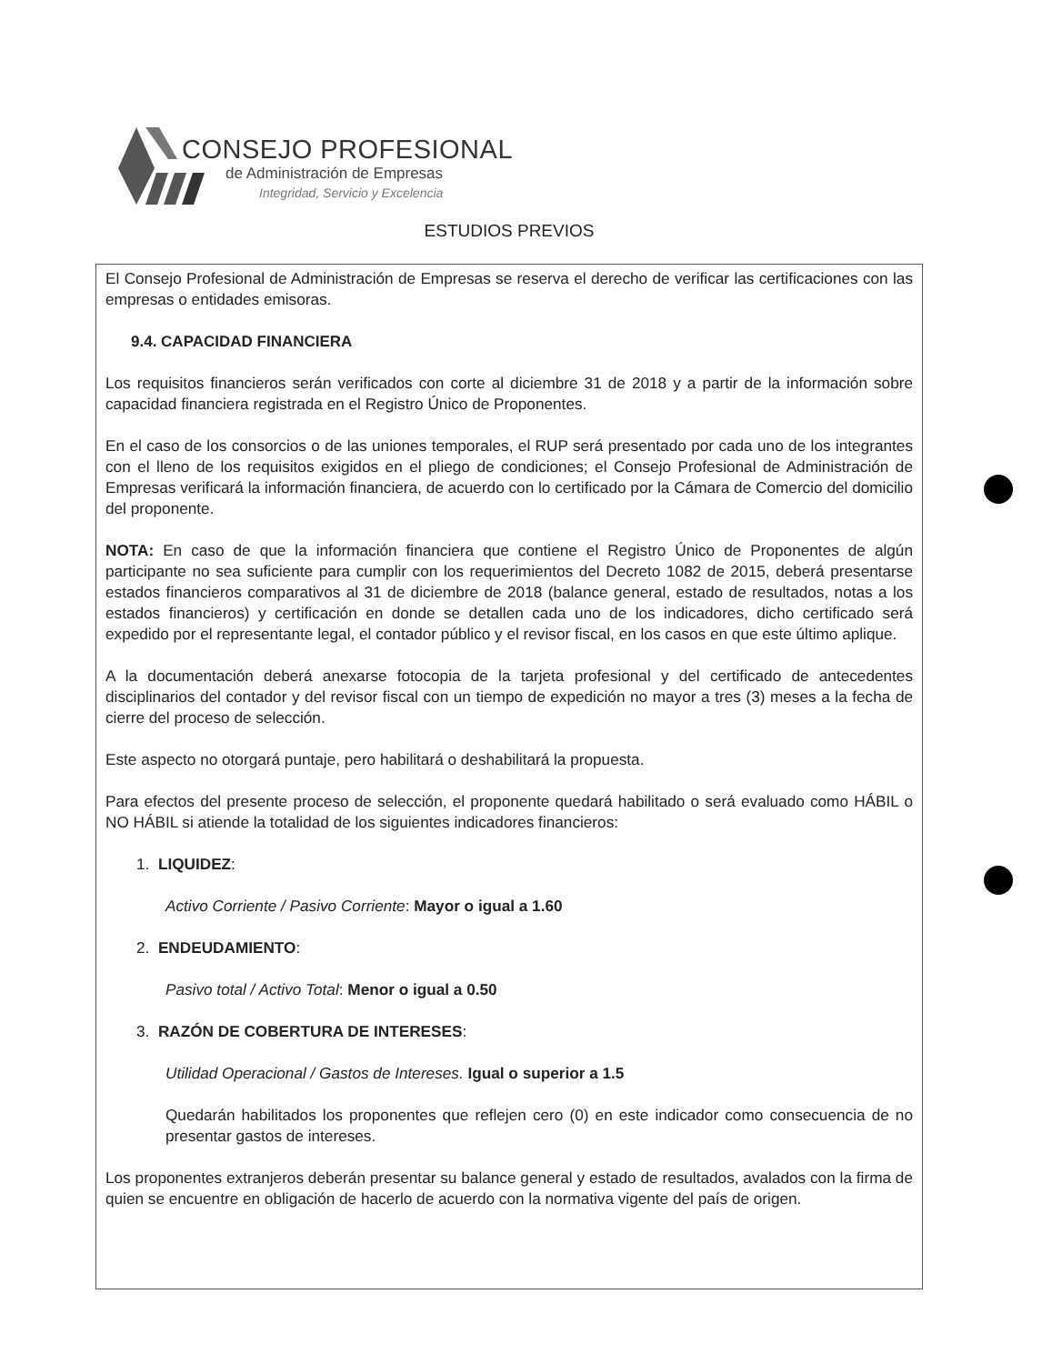CONSEJO PROFESIONAL
de Administración de Empresas
Integridad, Servicio y Excelencia
ESTUDIOS PREVIOS
El Consejo Profesional de Administración de Empresas se reserva el derecho de verificar las certificaciones con las empresas o entidades emisoras.
9.4. CAPACIDAD FINANCIERA
Los requisitos financieros serán verificados con corte al diciembre 31 de 2018 y a partir de la información sobre capacidad financiera registrada en el Registro Único de Proponentes.
En el caso de los consorcios o de las uniones temporales, el RUP será presentado por cada uno de los integrantes con el lleno de los requisitos exigidos en el pliego de condiciones; el Consejo Profesional de Administración de Empresas verificará la información financiera, de acuerdo con lo certificado por la Cámara de Comercio del domicilio del proponente.
NOTA: En caso de que la información financiera que contiene el Registro Único de Proponentes de algún participante no sea suficiente para cumplir con los requerimientos del Decreto 1082 de 2015, deberá presentarse estados financieros comparativos al 31 de diciembre de 2018 (balance general, estado de resultados, notas a los estados financieros) y certificación en donde se detallen cada uno de los indicadores, dicho certificado será expedido por el representante legal, el contador público y el revisor fiscal, en los casos en que este último aplique.
A la documentación deberá anexarse fotocopia de la tarjeta profesional y del certificado de antecedentes disciplinarios del contador y del revisor fiscal con un tiempo de expedición no mayor a tres (3) meses a la fecha de cierre del proceso de selección.
Este aspecto no otorgará puntaje, pero habilitará o deshabilitará la propuesta.
Para efectos del presente proceso de selección, el proponente quedará habilitado o será evaluado como HÁBIL o NO HÁBIL si atiende la totalidad de los siguientes indicadores financieros:
1. LIQUIDEZ:
Activo Corriente / Pasivo Corriente: Mayor o igual a 1.60
2. ENDEUDAMIENTO:
Pasivo total / Activo Total: Menor o igual a 0.50
3. RAZÓN DE COBERTURA DE INTERESES:
Utilidad Operacional / Gastos de Intereses. Igual o superior a 1.5
Quedarán habilitados los proponentes que reflejen cero (0) en este indicador como consecuencia de no presentar gastos de intereses.
Los proponentes extranjeros deberán presentar su balance general y estado de resultados, avalados con la firma de quien se encuentre en obligación de hacerlo de acuerdo con la normativa vigente del país de origen.